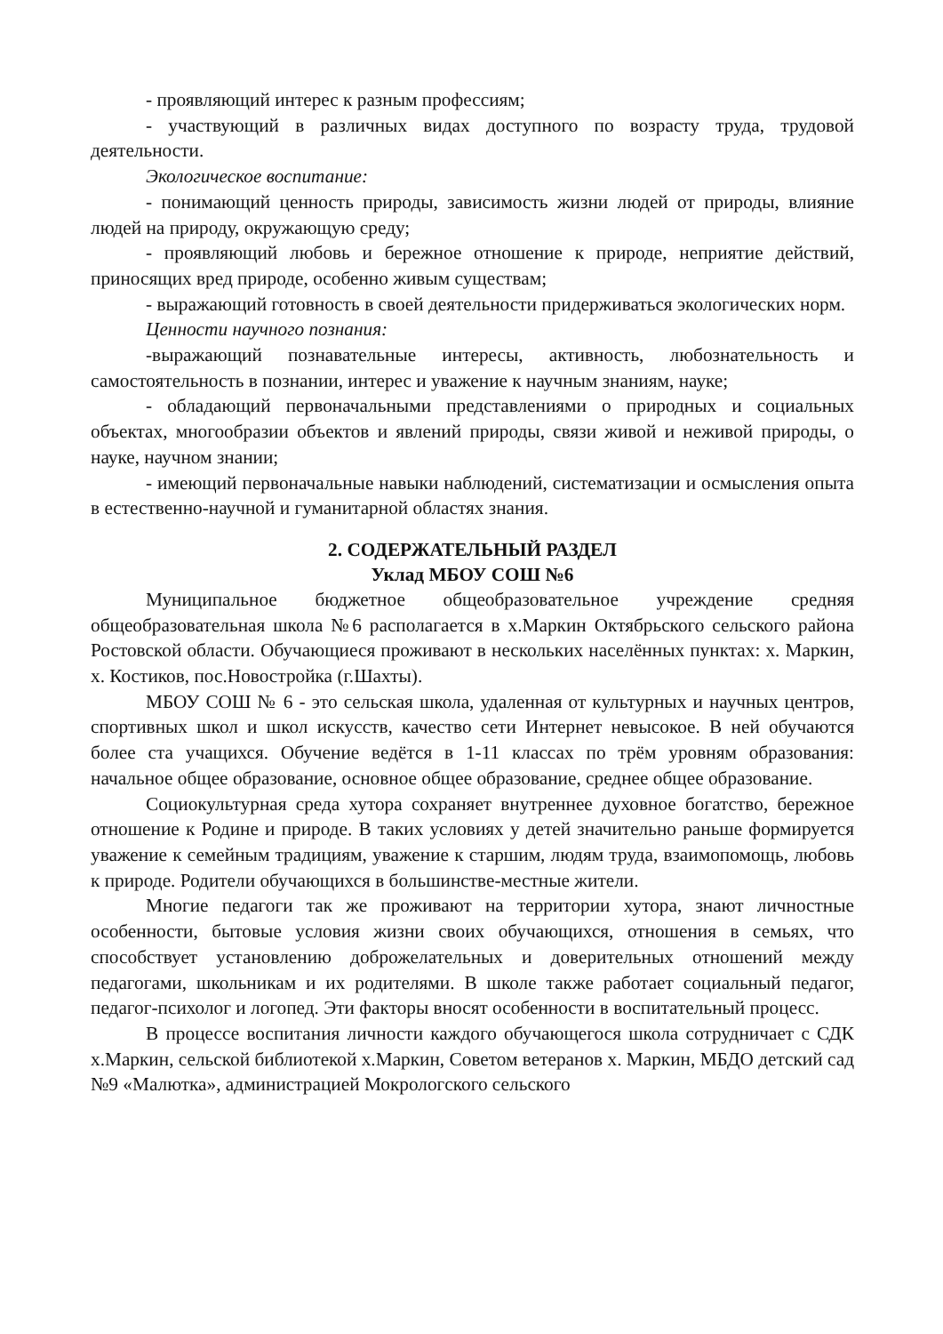- проявляющий интерес к разным профессиям;
- участвующий в различных видах доступного по возрасту труда, трудовой деятельности.
Экологическое воспитание:
- понимающий ценность природы, зависимость жизни людей от природы, влияние людей на природу, окружающую среду;
- проявляющий любовь и бережное отношение к природе, неприятие действий, приносящих вред природе, особенно живым существам;
- выражающий готовность в своей деятельности придерживаться экологических норм.
Ценности научного познания:
-выражающий познавательные интересы, активность, любознательность и самостоятельность в познании, интерес и уважение к научным знаниям, науке;
- обладающий первоначальными представлениями о природных и социальных объектах, многообразии объектов и явлений природы, связи живой и неживой природы, о науке, научном знании;
- имеющий первоначальные навыки наблюдений, систематизации и осмысления опыта в естественно-научной и гуманитарной областях знания.
2. СОДЕРЖАТЕЛЬНЫЙ РАЗДЕЛ
Уклад МБОУ СОШ №6
Муниципальное бюджетное общеобразовательное учреждение средняя общеобразовательная школа №6 располагается в х.Маркин Октябрьского сельского района Ростовской области. Обучающиеся проживают в нескольких населённых пунктах: х. Маркин, х. Костиков, пос.Новостройка (г.Шахты).
МБОУ СОШ № 6 - это сельская школа, удаленная от культурных и научных центров, спортивных школ и школ искусств, качество сети Интернет невысокое. В ней обучаются более ста учащихся. Обучение ведётся в 1-11 классах по трём уровням образования: начальное общее образование, основное общее образование, среднее общее образование.
Социокультурная среда хутора сохраняет внутреннее духовное богатство, бережное отношение к Родине и природе. В таких условиях у детей значительно раньше формируется уважение к семейным традициям, уважение к старшим, людям труда, взаимопомощь, любовь к природе. Родители обучающихся в большинстве-местные жители.
Многие педагоги так же проживают на территории хутора, знают личностные особенности, бытовые условия жизни своих обучающихся, отношения в семьях, что способствует установлению доброжелательных и доверительных отношений между педагогами, школьникам и их родителями. В школе также работает социальный педагог, педагог-психолог и логопед. Эти факторы вносят особенности в воспитательный процесс.
В процессе воспитания личности каждого обучающегося школа сотрудничает с СДК х.Маркин, сельской библиотекой х.Маркин, Советом ветеранов х. Маркин, МБДО детский сад №9 «Малютка», администрацией Мокрологского сельского